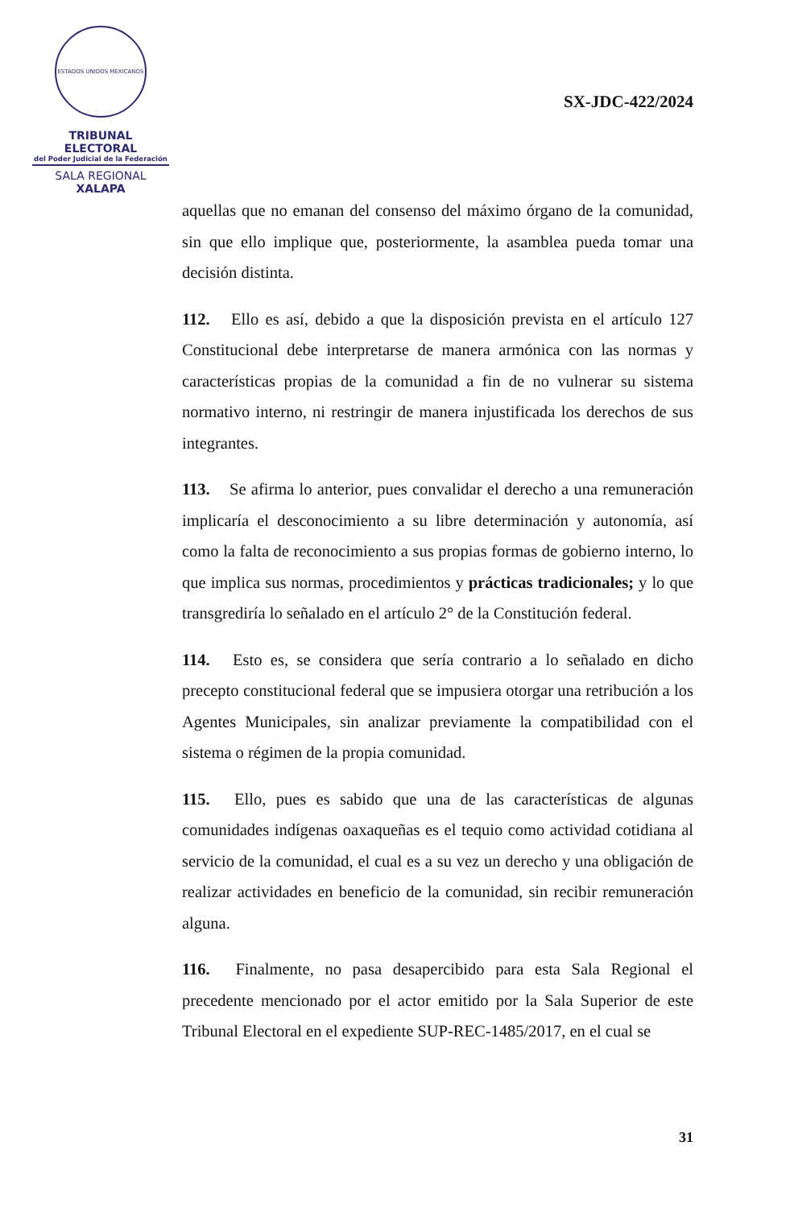ESTADOS UNIDOS MEXICANOS
TRIBUNAL ELECTORAL
del Poder Judicial de la Federación
SALA REGIONAL
XALAPA
SX-JDC-422/2024
aquellas que no emanan del consenso del máximo órgano de la comunidad, sin que ello implique que, posteriormente, la asamblea pueda tomar una decisión distinta.
112. Ello es así, debido a que la disposición prevista en el artículo 127 Constitucional debe interpretarse de manera armónica con las normas y características propias de la comunidad a fin de no vulnerar su sistema normativo interno, ni restringir de manera injustificada los derechos de sus integrantes.
113. Se afirma lo anterior, pues convalidar el derecho a una remuneración implicaría el desconocimiento a su libre determinación y autonomía, así como la falta de reconocimiento a sus propias formas de gobierno interno, lo que implica sus normas, procedimientos y prácticas tradicionales; y lo que transgrediría lo señalado en el artículo 2° de la Constitución federal.
114. Esto es, se considera que sería contrario a lo señalado en dicho precepto constitucional federal que se impusiera otorgar una retribución a los Agentes Municipales, sin analizar previamente la compatibilidad con el sistema o régimen de la propia comunidad.
115. Ello, pues es sabido que una de las características de algunas comunidades indígenas oaxaqueñas es el tequio como actividad cotidiana al servicio de la comunidad, el cual es a su vez un derecho y una obligación de realizar actividades en beneficio de la comunidad, sin recibir remuneración alguna.
116. Finalmente, no pasa desapercibido para esta Sala Regional el precedente mencionado por el actor emitido por la Sala Superior de este Tribunal Electoral en el expediente SUP-REC-1485/2017, en el cual se
31